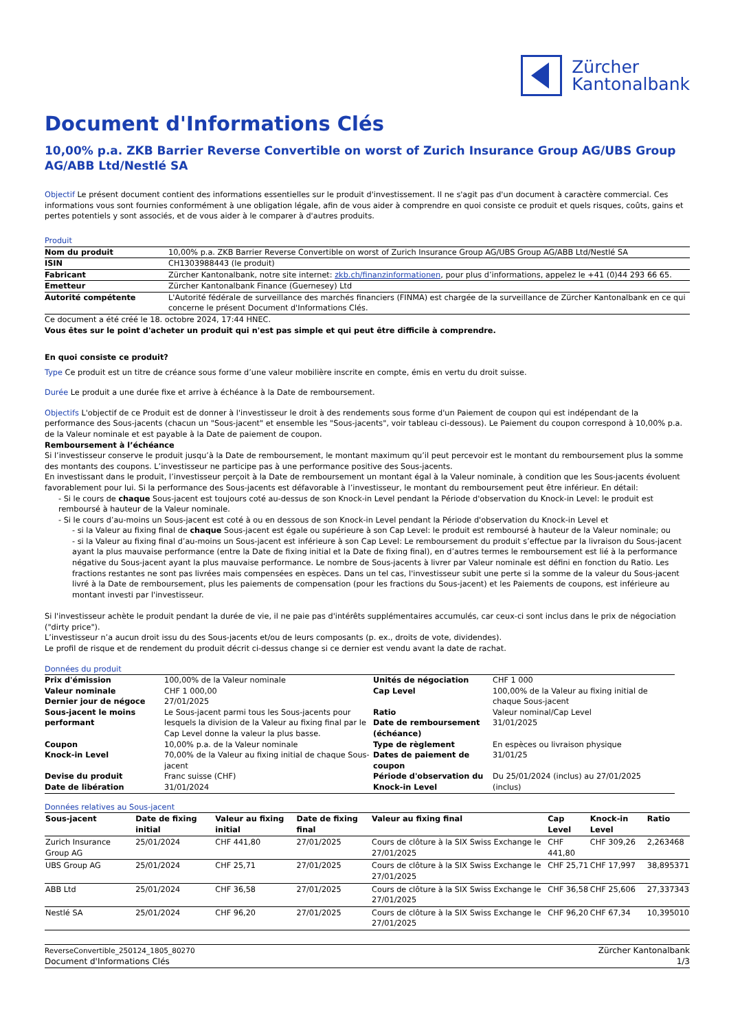Zürcher
Kantonalbank
Document d'Informations Clés
10,00% p.a. ZKB Barrier Reverse Convertible on worst of Zurich Insurance Group AG/UBS Group AG/ABB Ltd/Nestlé SA
Objectif Le présent document contient des informations essentielles sur le produit d'investissement. Il ne s'agit pas d'un document à caractère commercial. Ces informations vous sont fournies conformément à une obligation légale, afin de vous aider à comprendre en quoi consiste ce produit et quels risques, coûts, gains et pertes potentiels y sont associés, et de vous aider à le comparer à d'autres produits.
Produit
| Nom du produit | 10,00% p.a. ZKB Barrier Reverse Convertible on worst of Zurich Insurance Group AG/UBS Group AG/ABB Ltd/Nestlé SA |
| ISIN | CH1303988443 (le produit) |
| Fabricant | Zürcher Kantonalbank, notre site internet: zkb.ch/finanzinformationen , pour plus d’informations, appelez le +41 (0)44 293 66 65. |
| Emetteur | Zürcher Kantonalbank Finance (Guernesey) Ltd |
| Autorité compétente | L'Autorité fédérale de surveillance des marchés financiers (FINMA) est chargée de la surveillance de Zürcher Kantonalbank en ce qui concerne le présent Document d'Informations Clés. |
Ce document a été créé le 18. octobre 2024, 17:44 HNEC.
Vous êtes sur le point d'acheter un produit qui n'est pas simple et qui peut être difficile à comprendre.
En quoi consiste ce produit?
Type Ce produit est un titre de créance sous forme d’une valeur mobilière inscrite en compte, émis en vertu du droit suisse.
Durée Le produit a une durée fixe et arrive à échéance à la Date de remboursement.
Objectifs L'objectif de ce Produit est de donner à l'investisseur le droit à des rendements sous forme d'un Paiement de coupon qui est indépendant de la performance des Sous-jacents (chacun un "Sous-jacent" et ensemble les "Sous-jacents", voir tableau ci-dessous). Le Paiement du coupon correspond à 10,00% p.a. de la Valeur nominale et est payable à la Date de paiement de coupon.
Remboursement à l’échéance
Si l’investisseur conserve le produit jusqu’à la Date de remboursement, le montant maximum qu’il peut percevoir est le montant du remboursement plus la somme des montants des coupons. L’investisseur ne participe pas à une performance positive des Sous-jacents.
En investissant dans le produit, l’investisseur perçoit à la Date de remboursement un montant égal à la Valeur nominale, à condition que les Sous-jacents évoluent favorablement pour lui. Si la performance des Sous-jacents est défavorable à l’investisseur, le montant du remboursement peut être inférieur. En détail:
- Si le cours de chaque Sous-jacent est toujours coté au-dessus de son Knock-in Level pendant la Période d'observation du Knock-in Level: le produit est remboursé à hauteur de la Valeur nominale.
- Si le cours d’au-moins un Sous-jacent est coté à ou en dessous de son Knock-in Level pendant la Période d'observation du Knock-in Level et
- si la Valeur au fixing final de chaque Sous-jacent est égale ou supérieure à son Cap Level: le produit est remboursé à hauteur de la Valeur nominale; ou
- si la Valeur au fixing final d’au-moins un Sous-jacent est inférieure à son Cap Level: Le remboursement du produit s’effectue par la livraison du Sous-jacent ayant la plus mauvaise performance (entre la Date de fixing initial et la Date de fixing final), en d’autres termes le remboursement est lié à la performance négative du Sous-jacent ayant la plus mauvaise performance. Le nombre de Sous-jacents à livrer par Valeur nominale est défini en fonction du Ratio. Les fractions restantes ne sont pas livrées mais compensées en espèces. Dans un tel cas, l'investisseur subit une perte si la somme de la valeur du Sous-jacent livré à la Date de remboursement, plus les paiements de compensation (pour les fractions du Sous-jacent) et les Paiements de coupons, est inférieure au montant investi par l'investisseur.
Si l'investisseur achète le produit pendant la durée de vie, il ne paie pas d'intérêts supplémentaires accumulés, car ceux-ci sont inclus dans le prix de négociation ("dirty price").
L’investisseur n’a aucun droit issu du des Sous-jacents et/ou de leurs composants (p. ex., droits de vote, dividendes).
Le profil de risque et de rendement du produit décrit ci-dessus change si ce dernier est vendu avant la date de rachat.
Données du produit
| Prix d'émission | 100,00% de la Valeur nominale | Unités de négociation | CHF 1 000 |
| Valeur nominale | CHF 1 000,00 | Cap Level | 100,00% de la Valeur au fixing initial de chaque Sous-jacent |
| Dernier jour de négoce | 27/01/2025 | | |
| Sous-jacent le moins performant | Le Sous-jacent parmi tous les Sous-jacents pour lesquels la division de la Valeur au fixing final par le Cap Level donne la valeur la plus basse. | Ratio Date de remboursement (échéance) | Valeur nominal/Cap Level 31/01/2025 |
| Coupon | 10,00% p.a. de la Valeur nominale | Type de règlement | En espèces ou livraison physique |
| Knock-in Level | 70,00% de la Valeur au fixing initial de chaque Sous-jacent | Dates de paiement de coupon | 31/01/25 |
| Devise du produit Date de libération | Franc suisse (CHF) 31/01/2024 | Période d'observation du Knock-in Level | Du 25/01/2024 (inclus) au 27/01/2025 (inclus) |
Données relatives au Sous-jacent
| Sous-jacent | Date de fixing initial | Valeur au fixing initial | Date de fixing final | Valeur au fixing final | Cap Level | Knock-in Level | Ratio |
| --- | --- | --- | --- | --- | --- | --- | --- |
| Zurich Insurance Group AG | 25/01/2024 | CHF 441,80 | 27/01/2025 | Cours de clôture à la SIX Swiss Exchange le 27/01/2025 | CHF 441,80 | CHF 309,26 | 2,263468 |
| UBS Group AG | 25/01/2024 | CHF 25,71 | 27/01/2025 | Cours de clôture à la SIX Swiss Exchange le 27/01/2025 | CHF 25,71 | CHF 17,997 | 38,895371 |
| ABB Ltd | 25/01/2024 | CHF 36,58 | 27/01/2025 | Cours de clôture à la SIX Swiss Exchange le 27/01/2025 | CHF 36,58 | CHF 25,606 | 27,337343 |
| Nestlé SA | 25/01/2024 | CHF 96,20 | 27/01/2025 | Cours de clôture à la SIX Swiss Exchange le 27/01/2025 | CHF 96,20 | CHF 67,34 | 10,395010 |
ReverseConvertible_250124_1805_80270
Document d'Informations Clés
Zürcher Kantonalbank
1/3